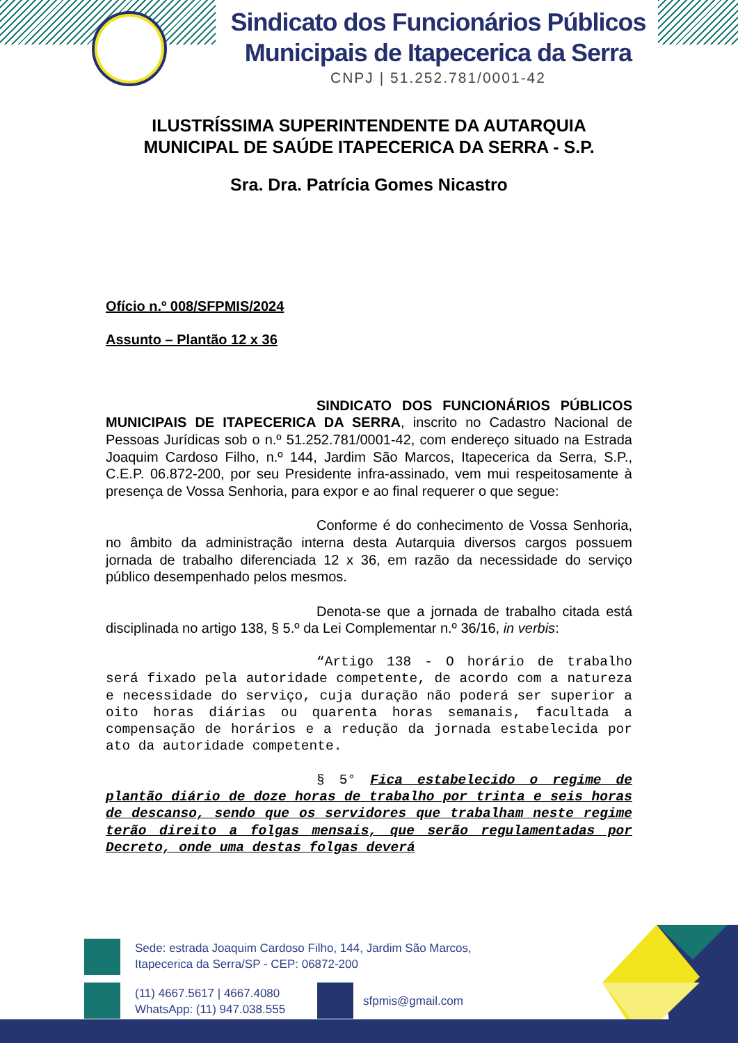Sindicato dos Funcionários Públicos
Municipais de Itapecerica da Serra
CNPJ | 51.252.781/0001-42
ILUSTRÍSSIMA SUPERINTENDENTE DA AUTARQUIA
MUNICIPAL DE SAÚDE ITAPECERICA DA SERRA - S.P.
Sra. Dra. Patrícia Gomes Nicastro
Ofício n.º 008/SFPMIS/2024
Assunto – Plantão 12 x 36
SINDICATO DOS FUNCIONÁRIOS PÚBLICOS MUNICIPAIS DE ITAPECERICA DA SERRA, inscrito no Cadastro Nacional de Pessoas Jurídicas sob o n.º 51.252.781/0001-42, com endereço situado na Estrada Joaquim Cardoso Filho, n.º 144, Jardim São Marcos, Itapecerica da Serra, S.P., C.E.P. 06.872-200, por seu Presidente infra-assinado, vem mui respeitosamente à presença de Vossa Senhoria, para expor e ao final requerer o que segue:
Conforme é do conhecimento de Vossa Senhoria, no âmbito da administração interna desta Autarquia diversos cargos possuem jornada de trabalho diferenciada 12 x 36, em razão da necessidade do serviço público desempenhado pelos mesmos.
Denota-se que a jornada de trabalho citada está disciplinada no artigo 138, § 5.º da Lei Complementar n.º 36/16, in verbis:
“Artigo 138 - O horário de trabalho será fixado pela autoridade competente, de acordo com a natureza e necessidade do serviço, cuja duração não poderá ser superior a oito horas diárias ou quarenta horas semanais, facultada a compensação de horários e a redução da jornada estabelecida por ato da autoridade competente.
§ 5° Fica estabelecido o regime de plantão diário de doze horas de trabalho por trinta e seis horas de descanso, sendo que os servidores que trabalham neste regime terão direito a folgas mensais, que serão regulamentadas por Decreto, onde uma destas folgas deverá
Sede: estrada Joaquim Cardoso Filho, 144, Jardim São Marcos,
Itapecerica da Serra/SP - CEP: 06872-200
(11) 4667.5617 | 4667.4080
WhatsApp: (11) 947.038.555
sfpmis@gmail.com